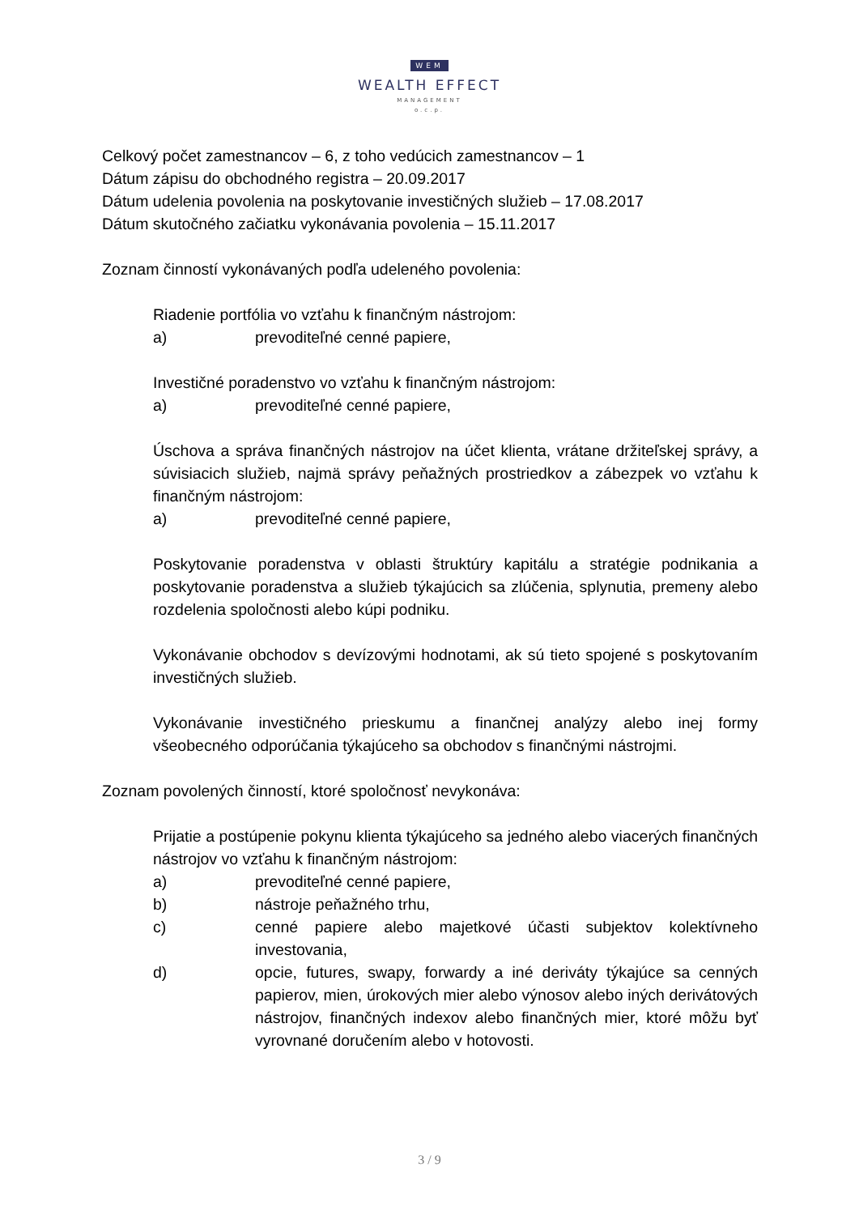WEM
WEALTH EFFECT
MANAGEMENT
o.c.p.
Celkový počet zamestnancov – 6, z toho vedúcich zamestnancov – 1
Dátum zápisu do obchodného registra – 20.09.2017
Dátum udelenia povolenia na poskytovanie investičných služieb – 17.08.2017
Dátum skutočného začiatku vykonávania povolenia – 15.11.2017
Zoznam činností vykonávaných podľa udeleného povolenia:
Riadenie portfólia vo vzťahu k finančným nástrojom:
a) prevoditeľné cenné papiere,
Investičné poradenstvo vo vzťahu k finančným nástrojom:
a) prevoditeľné cenné papiere,
Úschova a správa finančných nástrojov na účet klienta, vrátane držiteľskej správy, a súvisiacich služieb, najmä správy peňažných prostriedkov a zábezpek vo vzťahu k finančným nástrojom:
a) prevoditeľné cenné papiere,
Poskytovanie poradenstva v oblasti štruktúry kapitálu a stratégie podnikania a poskytovanie poradenstva a služieb týkajúcich sa zlúčenia, splynutia, premeny alebo rozdelenia spoločnosti alebo kúpi podniku.
Vykonávanie obchodov s devízovými hodnotami, ak sú tieto spojené s poskytovaním investičných služieb.
Vykonávanie investičného prieskumu a finančnej analýzy alebo inej formy všeobecného odporúčania týkajúceho sa obchodov s finančnými nástrojmi.
Zoznam povolených činností, ktoré spoločnosť nevykonáva:
Prijatie a postúpenie pokynu klienta týkajúceho sa jedného alebo viacerých finančných nástrojov vo vzťahu k finančným nástrojom:
a) prevoditeľné cenné papiere,
b) nástroje peňažného trhu,
c) cenné papiere alebo majetkové účasti subjektov kolektívneho investovania,
d) opcie, futures, swapy, forwardy a iné deriváty týkajúce sa cenných papierov, mien, úrokových mier alebo výnosov alebo iných derivátových nástrojov, finančných indexov alebo finančných mier, ktoré môžu byť vyrovnané doručením alebo v hotovosti.
3 / 9